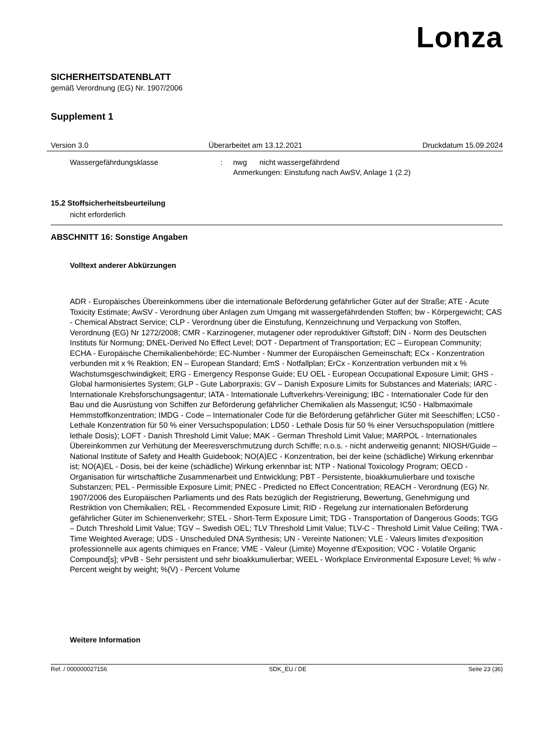Lonza
SICHERHEITSDATENBLATT
gemäß Verordnung (EG) Nr. 1907/2006
Supplement 1
Version 3.0 Überarbeitet am 13.12.2021 Druckdatum 15.09.2024
Wassergefährdungsklasse : nwg nicht wassergefährdend
Anmerkungen: Einstufung nach AwSV, Anlage 1 (2.2)
15.2 Stoffsicherheitsbeurteilung
nicht erforderlich
ABSCHNITT 16: Sonstige Angaben
Volltext anderer Abkürzungen
ADR - Europäisches Übereinkommens über die internationale Beförderung gefährlicher Güter auf der Straße; ATE - Acute Toxicity Estimate; AwSV - Verordnung über Anlagen zum Umgang mit wassergefährdenden Stoffen; bw - Körpergewicht; CAS - Chemical Abstract Service; CLP - Verordnung über die Einstufung, Kennzeichnung und Verpackung von Stoffen, Verordnung (EG) Nr 1272/2008; CMR - Karzinogener, mutagener oder reproduktiver Giftstoff; DIN - Norm des Deutschen Instituts für Normung; DNEL-Derived No Effect Level; DOT - Department of Transportation; EC – European Community; ECHA - Europäische Chemikalienbehörde; EC-Number - Nummer der Europäischen Gemeinschaft; ECx - Konzentration verbunden mit x % Reaktion; EN – European Standard; EmS - Notfallplan; ErCx - Konzentration verbunden mit x % Wachstumsgeschwindigkeit; ERG - Emergency Response Guide; EU OEL - European Occupational Exposure Limit; GHS - Global harmonisiertes System; GLP - Gute Laborpraxis; GV – Danish Exposure Limits for Substances and Materials; IARC - Internationale Krebsforschungsagentur; IATA - Internationale Luftverkehrs-Vereinigung; IBC - Internationaler Code für den Bau und die Ausrüstung von Schiffen zur Beförderung gefährlicher Chemikalien als Massengut; IC50 - Halbmaximale Hemmstoffkonzentration; IMDG - Code – Internationaler Code für die Beförderung gefährlicher Güter mit Seeschiffen; LC50 - Lethale Konzentration für 50 % einer Versuchspopulation; LD50 - Lethale Dosis für 50 % einer Versuchspopulation (mittlere lethale Dosis); LOFT - Danish Threshold Limit Value; MAK - German Threshold Limit Value; MARPOL - Internationales Übereinkommen zur Verhütung der Meeresverschmutzung durch Schiffe; n.o.s. - nicht anderweitig genannt; NIOSH/Guide – National Institute of Safety and Health Guidebook; NO(A)EC - Konzentration, bei der keine (schädliche) Wirkung erkennbar ist; NO(A)EL - Dosis, bei der keine (schädliche) Wirkung erkennbar ist; NTP - National Toxicology Program; OECD - Organisation für wirtschaftliche Zusammenarbeit und Entwicklung; PBT - Persistente, bioakkumulierbare und toxische Substanzen; PEL - Permissible Exposure Limit; PNEC - Predicted no Effect Concentration; REACH - Verordnung (EG) Nr. 1907/2006 des Europäischen Parliaments und des Rats bezüglich der Registrierung, Bewertung, Genehmigung und Restriktion von Chemikalien; REL - Recommended Exposure Limit; RID - Regelung zur internationalen Beförderung gefährlicher Güter im Schienenverkehr; STEL - Short-Term Exposure Limit; TDG - Transportation of Dangerous Goods; TGG – Dutch Threshold Limit Value; TGV – Swedish OEL; TLV Threshold Limit Value; TLV-C - Threshold Limit Value Ceiling; TWA -Time Weighted Average; UDS - Unscheduled DNA Synthesis; UN - Vereinte Nationen; VLE - Valeurs limites d'exposition professionnelle aux agents chimiques en France; VME - Valeur (Limite) Moyenne d'Exposition; VOC - Volatile Organic Compound[s]; vPvB - Sehr persistent und sehr bioakkumulierbar; WEEL - Workplace Environmental Exposure Level; % w/w - Percent weight by weight; %(V) - Percent Volume
Weitere Information
Ref. / 000000027156 SDK_EU / DE Seite 23 (36)